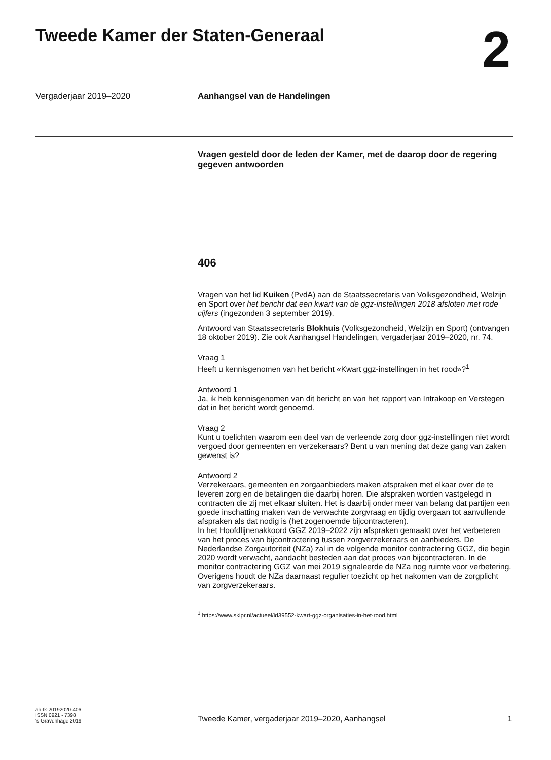Tweede Kamer der Staten-Generaal
2
Vergaderjaar 2019–2020 Aanhangsel van de Handelingen
Vragen gesteld door de leden der Kamer, met de daarop door de regering gegeven antwoorden
406
Vragen van het lid Kuiken (PvdA) aan de Staatssecretaris van Volksgezondheid, Welzijn en Sport over het bericht dat een kwart van de ggz-instellingen 2018 afsloten met rode cijfers (ingezonden 3 september 2019).
Antwoord van Staatssecretaris Blokhuis (Volksgezondheid, Welzijn en Sport) (ontvangen 18 oktober 2019). Zie ook Aanhangsel Handelingen, vergaderjaar 2019–2020, nr. 74.
Vraag 1
Heeft u kennisgenomen van het bericht «Kwart ggz-instellingen in het rood»?<sup>1</sup>
Antwoord 1
Ja, ik heb kennisgenomen van dit bericht en van het rapport van Intrakoop en Verstegen dat in het bericht wordt genoemd.
Vraag 2
Kunt u toelichten waarom een deel van de verleende zorg door ggz-instellingen niet wordt vergoed door gemeenten en verzekeraars? Bent u van mening dat deze gang van zaken gewenst is?
Antwoord 2
Verzekeraars, gemeenten en zorgaanbieders maken afspraken met elkaar over de te leveren zorg en de betalingen die daarbij horen. Die afspraken worden vastgelegd in contracten die zij met elkaar sluiten. Het is daarbij onder meer van belang dat partijen een goede inschatting maken van de verwachte zorgvraag en tijdig overgaan tot aanvullende afspraken als dat nodig is (het zogenoemde bijcontracteren).
In het Hoofdlijnenakkoord GGZ 2019–2022 zijn afspraken gemaakt over het verbeteren van het proces van bijcontractering tussen zorgverzekeraars en aanbieders. De Nederlandse Zorgautoriteit (NZa) zal in de volgende monitor contractering GGZ, die begin 2020 wordt verwacht, aandacht besteden aan dat proces van bijcontracteren. In de monitor contractering GGZ van mei 2019 signaleerde de NZa nog ruimte voor verbetering. Overigens houdt de NZa daarnaast regulier toezicht op het nakomen van de zorgplicht van zorgverzekeraars.
<sup>1</sup> https://www.skipr.nl/actueel/id39552-kwart-ggz-organisaties-in-het-rood.html
ah-tk-20192020-406
ISSN 0921 - 7398
's-Gravenhage 2019
Tweede Kamer, vergaderjaar 2019–2020, Aanhangsel 1